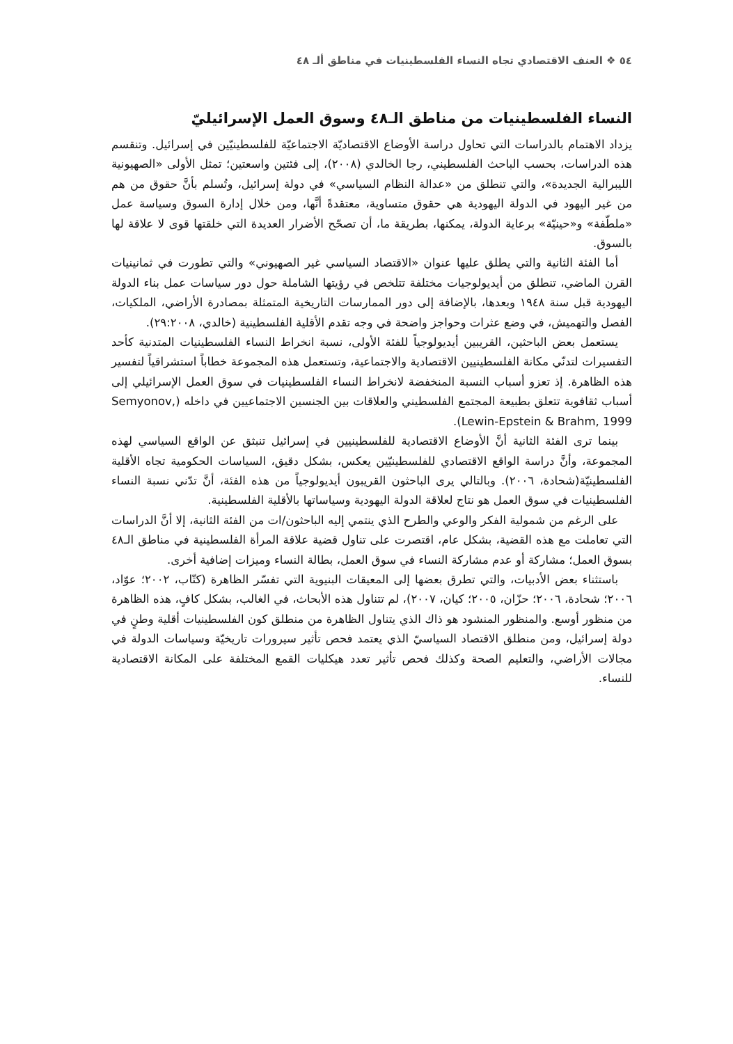٥٤ ❖ العنف الاقتصادي تجاه النساء الفلسطينيات في مناطق ألـ ٤٨
النساء الفلسطينيات من مناطق الـ٤٨ وسوق العمل الإسرائيليّ
يزداد الاهتمام بالدراسات التي تحاول دراسة الأوضاع الاقتصاديّة الاجتماعيّة للفلسطينيّين في إسرائيل. وتنقسم هذه الدراسات، بحسب الباحث الفلسطيني، رجا الخالدي (٢٠٠٨)، إلى فئتين واسعتين؛ تمثل الأولى «الصهيونية الليبرالية الجديدة»، والتي تنطلق من «عدالة النظام السياسي» في دولة إسرائيل، وتُسلم بأنَّ حقوق من هم من غير اليهود في الدولة اليهودية هي حقوق متساوية، معتقدةً أنَّها، ومن خلال إدارة السوق وسياسة عمل «ملطّفة» و«حينيّة» برعاية الدولة، يمكنها، بطريقة ما، أن تصحّح الأضرار العديدة التي خلقتها قوى لا علاقة لها بالسوق.
أما الفئة الثانية والتي يطلق عليها عنوان «الاقتصاد السياسي غير الصهيوني» والتي تطورت في ثمانينيات القرن الماضي، تنطلق من أيديولوجيات مختلفة تتلخص في رؤيتها الشاملة حول دور سياسات عمل بناء الدولة اليهودية قبل سنة ١٩٤٨ وبعدها، بالإضافة إلى دور الممارسات التاريخية المتمثلة بمصادرة الأراضي، الملكيات، الفصل والتهميش، في وضع عثرات وحواجز واضحة في وجه تقدم الأقلية الفلسطينية (خالدي، ٢٩:٢٠٠٨).
يستعمل بعض الباحثين، القريبين أيديولوجياً للفئة الأولى، نسبة انخراط النساء الفلسطينيات المتدنية كأحد التفسيرات لتدنّي مكانة الفلسطينيين الاقتصادية والاجتماعية، وتستعمل هذه المجموعة خطاباً استشراقياً لتفسير هذه الظاهرة. إذ تعزو أسباب النسبة المنخفضة لانخراط النساء الفلسطينيات في سوق العمل الإسرائيلي إلى أسباب ثقافوية تتعلق بطبيعة المجتمع الفلسطيني والعلاقات بين الجنسين الاجتماعيين في داخله (Semyonov, Lewin-Epstein & Brahm, 1999).
بينما ترى الفئة الثانية أنَّ الأوضاع الاقتصادية للفلسطينيين في إسرائيل تنبثق عن الواقع السياسي لهذه المجموعة، وأنَّ دراسة الواقع الاقتصادي للفلسطينيّين يعكس، بشكل دقيق، السياسات الحكومية تجاه الأقلية الفلسطينيّة(شحادة، ٢٠٠٦). وبالتالي يرى الباحثون القريبون أيديولوجياً من هذه الفئة، أنَّ تدّني نسبة النساء الفلسطينيات في سوق العمل هو نتاج لعلاقة الدولة اليهودية وسياساتها بالأقلية الفلسطينية.
على الرغم من شمولية الفكر والوعي والطرح الذي ينتمي إليه الباحثون/ات من الفئة الثانية، إلا أنَّ الدراسات التي تعاملت مع هذه القضية، بشكل عام، اقتصرت على تناول قضية علاقة المرأة الفلسطينية في مناطق الـ٤٨ بسوق العمل؛ مشاركة أو عدم مشاركة النساء في سوق العمل، بطالة النساء وميزات إضافية أخرى.
باستثناء بعض الأدبيات، والتي تطرق بعضها إلى المعيقات البنيوية التي تفسّر الظاهرة (كتّاب، ٢٠٠٢؛ عوّاد، ٢٠٠٦؛ شحادة، ٢٠٠٦؛ حزّان، ٢٠٠٥؛ كيان، ٢٠٠٧)، لم تتناول هذه الأبحاث، في الغالب، بشكل كافٍ، هذه الظاهرة من منظور أوسع. والمنظور المنشود هو ذاك الذي يتناول الظاهرة من منطلق كون الفلسطينيات أقلية وطنٍ في دولة إسرائيل، ومن منطلق الاقتصاد السياسيّ الذي يعتمد فحص تأثير سيرورات تاريخيّة وسياسات الدولة في مجالات الأراضي، والتعليم الصحة وكذلك فحص تأثير تعدد هيكليات القمع المختلفة على المكانة الاقتصادية للنساء.